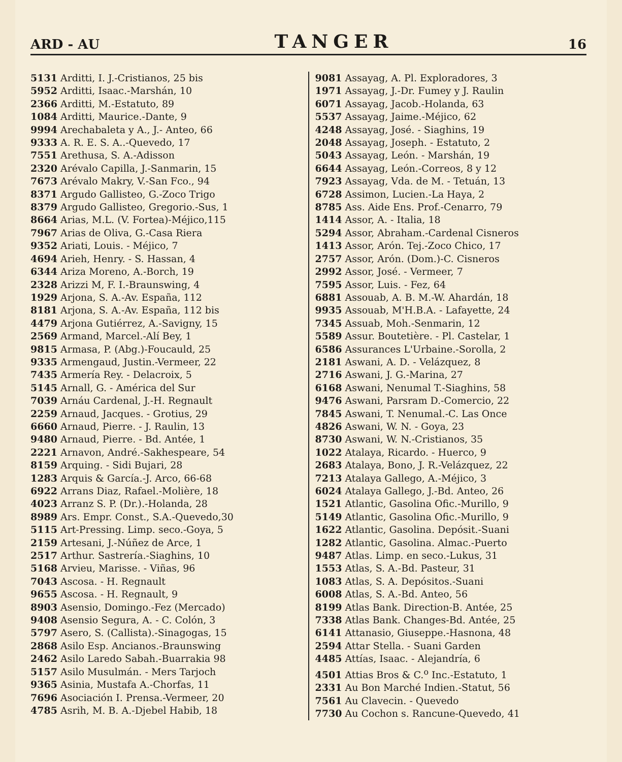ARD - AU TANGER 16
5131 Arditti, I. J.-Cristianos, 25 bis
5952 Arditti, Isaac.-Marshán, 10
2366 Arditti, M.-Estatuto, 89
1084 Arditti, Maurice.-Dante, 9
9994 Arechabaleta y A., J.- Anteo, 66
9333 A. R. E. S. A..-Quevedo, 17
7551 Arethusa, S. A.-Adisson
2320 Arévalo Capilla, J.-Sanmarin, 15
7673 Arévalo Makry, V.-San Fco., 94
8371 Argudo Gallisteo, G.-Zoco Trigo
8379 Argudo Gallisteo, Gregorio.-Sus, 1
8664 Arias, M.L. (V. Fortea)-Méjico,115
7967 Arias de Oliva, G.-Casa Riera
9352 Ariati, Louis. - Méjico, 7
4694 Arieh, Henry. - S. Hassan, 4
6344 Ariza Moreno, A.-Borch, 19
2328 Arizzi M, F. I.-Braunswing, 4
1929 Arjona, S. A.-Av. España, 112
8181 Arjona, S. A.-Av. España, 112 bis
4479 Arjona Gutiérrez, A.-Savigny, 15
2569 Armand, Marcel.-Alí Bey, 1
9815 Armasa, P. (Abg.)-Foucauld, 25
9335 Armengaud, Justin.-Vermeer, 22
7435 Armería Rey. - Delacroix, 5
5145 Arnall, G. - América del Sur
7039 Arnáu Cardenal, J.-H. Regnault
2259 Arnaud, Jacques. - Grotius, 29
6660 Arnaud, Pierre. - J. Raulin, 13
9480 Arnaud, Pierre. - Bd. Antée, 1
2221 Arnavon, André.-Sakhespeare, 54
8159 Arquing. - Sidi Bujari, 28
1283 Arquis & García.-J. Arco, 66-68
6922 Arrans Diaz, Rafael.-Molière, 18
4023 Arranz S. P. (Dr.).-Holanda, 28
8989 Ars. Empr. Const., S.A.-Quevedo,30
5115 Art-Pressing. Limp. seco.-Goya, 5
2159 Artesani, J.-Núñez de Arce, 1
2517 Arthur. Sastrería.-Siaghins, 10
5168 Arvieu, Marisse. - Viñas, 96
7043 Ascosa. - H. Regnault
9655 Ascosa. - H. Regnault, 9
8903 Asensio, Domingo.-Fez (Mercado)
9408 Asensio Segura, A. - C. Colón, 3
5797 Asero, S. (Callista).-Sinagogas, 15
2868 Asilo Esp. Ancianos.-Braunswing
2462 Asilo Laredo Sabah.-Buarrakia 98
5157 Asilo Musulmán. - Mers Tarjoch
9365 Asinia, Mustafa A.-Chorfas, 11
7696 Asociación I. Prensa.-Vermeer, 20
4785 Asrih, M. B. A.-Djebel Habib, 18
9081 Assayag, A. Pl. Exploradores, 3
1971 Assayag, J.-Dr. Fumey y J. Raulin
6071 Assayag, Jacob.-Holanda, 63
5537 Assayag, Jaime.-Méjico, 62
4248 Assayag, José. - Siaghins, 19
2048 Assayag, Joseph. - Estatuto, 2
5043 Assayag, León. - Marshán, 19
6644 Assayag, León.-Correos, 8 y 12
7923 Assayag, Vda. de M. - Tetuán, 13
6728 Assimon, Lucien.-La Haya, 2
8785 Ass. Aide Ens. Prof.-Cenarro, 79
1414 Assor, A. - Italia, 18
5294 Assor, Abraham.-Cardenal Cisneros
1413 Assor, Arón. Tej.-Zoco Chico, 17
2757 Assor, Arón. (Dom.)-C. Cisneros
2992 Assor, José. - Vermeer, 7
7595 Assor, Luis. - Fez, 64
6881 Assouab, A. B. M.-W. Ahardán, 18
9935 Assouab, M'H.B.A. - Lafayette, 24
7345 Assuab, Moh.-Senmarin, 12
5589 Assur. Boutetière. - Pl. Castelar, 1
6586 Assurances L'Urbaine.-Sorolla, 2
2181 Aswani, A. D. - Velázquez, 8
2716 Aswani, J. G.-Marina, 27
6168 Aswani, Nenumal T.-Siaghins, 58
9476 Aswani, Parsram D.-Comercio, 22
7845 Aswani, T. Nenumal.-C. Las Once
4826 Aswani, W. N. - Goya, 23
8730 Aswani, W. N.-Cristianos, 35
1022 Atalaya, Ricardo. - Huerco, 9
2683 Atalaya, Bono, J. R.-Velázquez, 22
7213 Atalaya Gallego, A.-Méjico, 3
6024 Atalaya Gallego, J.-Bd. Anteo, 26
1521 Atlantic, Gasolina Ofic.-Murillo, 9
5149 Atlantic, Gasolina Ofic.-Murillo, 9
1622 Atlantic, Gasolina. Depósit.-Suani
1282 Atlantic, Gasolina. Almac.-Puerto
9487 Atlas. Limp. en seco.-Lukus, 31
1553 Atlas, S. A.-Bd. Pasteur, 31
1083 Atlas, S. A. Depósitos.-Suani
6008 Atlas, S. A.-Bd. Anteo, 56
8199 Atlas Bank. Direction-B. Antée, 25
7338 Atlas Bank. Changes-Bd. Antée, 25
6141 Attanasio, Giuseppe.-Hasnona, 48
2594 Attar Stella. - Suani Garden
4485 Attías, Isaac. - Alejandría, 6
4501 Attias Bros & C.<sup>o</sup> Inc.-Estatuto, 1
2331 Au Bon Marché Indien.-Statut, 56
7561 Au Clavecin. - Quevedo
7730 Au Cochon s. Rancune-Quevedo, 41